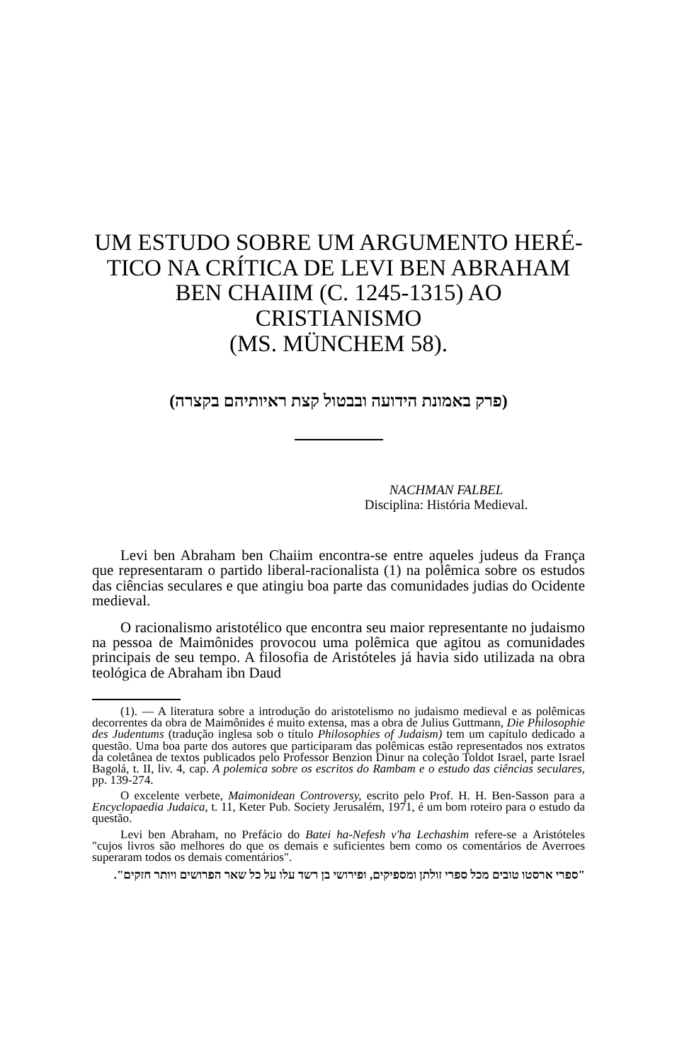UM ESTUDO SOBRE UM ARGUMENTO HERÉ-
TICO NA CRÍTICA DE LEVI BEN ABRAHAM
BEN CHAIIM (C. 1245-1315) AO CRISTIANISMO
(MS. MÜNCHEM 58).
(פרק באמונת הידועה ובבטול קצת ראיותיהם בקצרה)
NACHMAN FALBEL
Disciplina: História Medieval.
Levi ben Abraham ben Chaiim encontra-se entre aqueles judeus da França que representaram o partido liberal-racionalista (1) na polêmica sobre os estudos das ciências seculares e que atingiu boa parte das comunidades judias do Ocidente medieval.
O racionalismo aristotélico que encontra seu maior representante no judaismo na pessoa de Maimônides provocou uma polêmica que agitou as comunidades principais de seu tempo. A filosofia de Aristóteles já havia sido utilizada na obra teológica de Abraham ibn Daud
(1). — A literatura sobre a introdução do aristotelismo no judaismo medieval e as polêmicas decorrentes da obra de Maimônides é muito extensa, mas a obra de Julius Guttmann, Die Philosophie des Judentums (tradução inglesa sob o título Philosophies of Judaism) tem um capítulo dedicado a questão. Uma boa parte dos autores que participaram das polêmicas estão representados nos extratos da coletânea de textos publicados pelo Professor Benzion Dinur na coleção Toldot Israel, parte Israel Bagolá, t. II, liv. 4, cap. A polemica sobre os escritos do Rambam e o estudo das ciências seculares, pp. 139-274.
O excelente verbete, Maimonidean Controversy, escrito pelo Prof. H. H. Ben-Sasson para a Encyclopaedia Judaica, t. 11, Keter Pub. Society Jerusalém, 1971, é um bom roteiro para o estudo da questão.
Levi ben Abraham, no Prefácio do Batei ha-Nefesh v'ha Lechashim refere-se a Aristóteles "cujos livros são melhores do que os demais e suficientes bem como os comentários de Averroes superaram todos os demais comentários".
"ספרי ארסטו טובים מכל ספרי זולתן ומספיקים, ופירושי בן רשד עלו על כל שאר הפרושים ויותר חזקים".